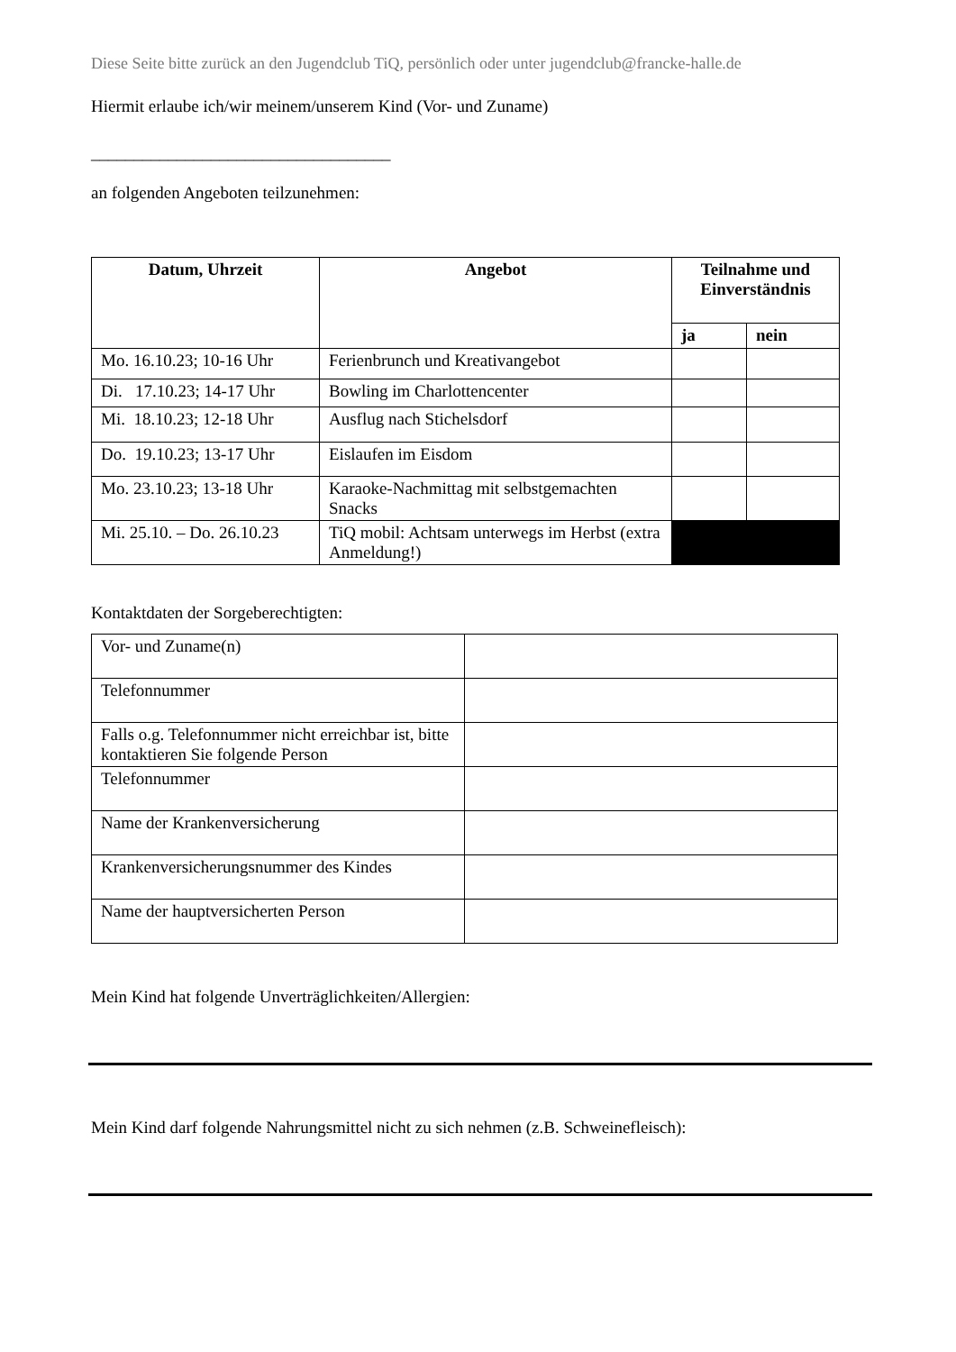Diese Seite bitte zurück an den Jugendclub TiQ, persönlich oder unter jugendclub@francke-halle.de
Hiermit erlaube ich/wir meinem/unserem Kind (Vor- und Zuname)
___________________________________
an folgenden Angeboten teilzunehmen:
| Datum, Uhrzeit | Angebot | Teilnahme und Einverständnis | |
| --- | --- | --- | --- |
| | | ja | nein |
| Mo. 16.10.23; 10-16 Uhr | Ferienbrunch und Kreativangebot | | |
| Di. 17.10.23; 14-17 Uhr | Bowling im Charlottencenter | | |
| Mi. 18.10.23; 12-18 Uhr | Ausflug nach Stichelsdorf | | |
| Do. 19.10.23; 13-17 Uhr | Eislaufen im Eisdom | | |
| Mo. 23.10.23; 13-18 Uhr | Karaoke-Nachmittag mit selbstgemachten Snacks | | |
| Mi. 25.10. – Do. 26.10.23 | TiQ mobil: Achtsam unterwegs im Herbst (extra Anmeldung!) | | |
Kontaktdaten der Sorgeberechtigten:
| Vor- und Zuname(n) | |
| Telefonnummer | |
| Falls o.g. Telefonnummer nicht erreichbar ist, bitte kontaktieren Sie folgende Person | |
| Telefonnummer | |
| Name der Krankenversicherung | |
| Krankenversicherungsnummer des Kindes | |
| Name der hauptversicherten Person | |
Mein Kind hat folgende Unverträglichkeiten/Allergien:
Mein Kind darf folgende Nahrungsmittel nicht zu sich nehmen (z.B. Schweinefleisch):